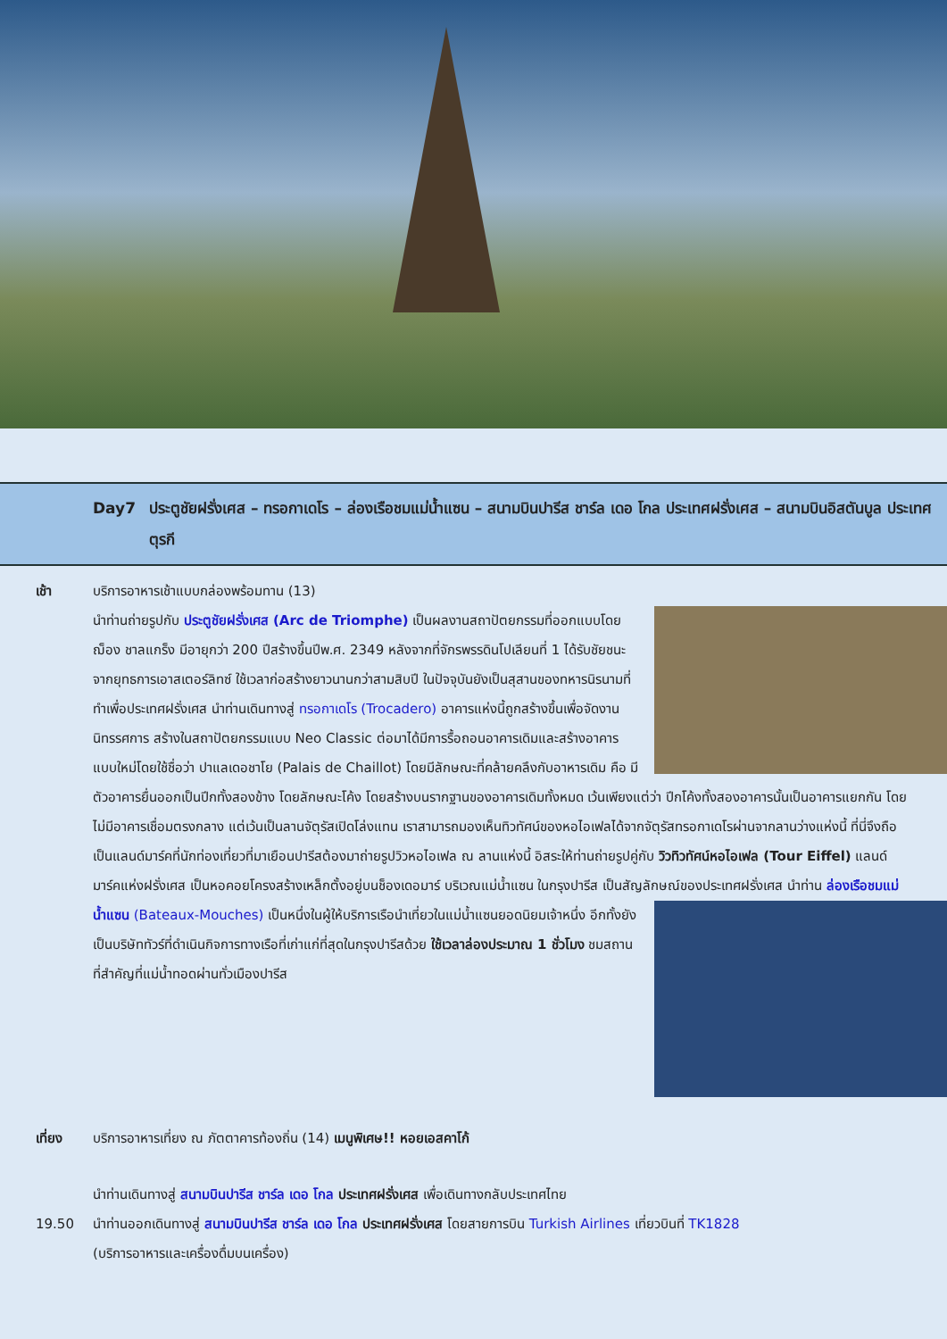Day7 ประตูชัยฝรั่งเศส – ทรอกาเดโร – ล่องเรือชมแม่น้ำแซน – สนามบินปารีส ชาร์ล เดอ โกล ประเทศฝรั่งเศส – สนามบินอิสตันบูล ประเทศตุรกี
เช้า บริการอาหารเช้าแบบกล่องพร้อมทาน (13)
นำท่านถ่ายรูปกับ ประตูชัยฝรั่งเศส (Arc de Triomphe) เป็นผลงานสถาปัตยกรรมที่ออกแบบโดย ฌ็อง ชาลแกร็ง มีอายุกว่า 200 ปีสร้างขึ้นปีพ.ศ. 2349 หลังจากที่จักรพรรดินโปเลียนที่ 1 ได้รับชัยชนะจากยุทธการเอาสเตอร์ลิทซ์ ใช้เวลาก่อสร้างยาวนานกว่าสามสิบปี ในปัจจุบันยังเป็นสุสานของทหารนิรนามที่ทำเพื่อประเทศฝรั่งเศส นำท่านเดินทางสู่ ทรอกาเดโร (Trocadero) อาคารแห่งนี้ถูกสร้างขึ้นเพื่อจัดงานนิทรรศการ สร้างในสถาปัตยกรรมแบบ Neo Classic ต่อมาได้มีการรื้อถอนอาคารเดิมและสร้างอาคารแบบใหม่โดยใช้ชื่อว่า ปาแลเดอชาโย (Palais de Chaillot) โดยมีลักษณะที่คล้ายคลึงกับอาหารเดิม คือ มีตัวอาคารยื่นออกเป็นปีกทั้งสองข้าง โดยลักษณะโค้ง โดยสร้างบนรากฐานของอาคารเดิมทั้งหมด เว้นเพียงแต่ว่า ปีกโค้งทั้งสองอาคารนั้นเป็นอาคารแยกกัน โดยไม่มีอาคารเชื่อมตรงกลาง แต่เว้นเป็นลานจัตุรัสเปิดโล่งแทน เราสามารถมองเห็นทิวทัศน์ของหอไอเฟลได้จากจัตุรัสทรอกาเดโรผ่านจากลานว่างแห่งนี้ ที่นี่จึงถือเป็นแลนด์มาร์คที่นักท่องเที่ยวที่มาเยือนปารีสต้องมาถ่ายรูปวิวหอไอเฟล ณ ลานแห่งนี้ อิสระให้ท่านถ่ายรูปคู่กับ วิวทิวทัศน์หอไอเฟล (Tour Eiffel) แลนด์มาร์คแห่งฝรั่งเศส เป็นหอคอยโครงสร้างเหล็กตั้งอยู่บนช็องเดอมาร์ บริเวณแม่น้ำแซน ในกรุงปารีส เป็นสัญลักษณ์ของประเทศฝรั่งเศส
นำท่าน ล่องเรือชมแม่น้ำแซน (Bateaux-Mouches) เป็นหนึ่งในผู้ให้บริการเรือนำเที่ยวในแม่น้ำแซนยอดนิยมเจ้าหนึ่ง อีกทั้งยังเป็นบริษัททัวร์ที่ดำเนินกิจการทางเรือที่เก่าแก่ที่สุดในกรุงปารีสด้วย ใช้เวลาล่องประมาณ 1 ชั่วโมง ชมสถานที่สำคัญที่แม่น้ำทอดผ่านทั่วเมืองปารีส
เที่ยง บริการอาหารเที่ยง ณ ภัตตาคารท้องถิ่น (14) เมนูพิเศษ!! หอยเอสคาโก้
นำท่านเดินทางสู่ สนามบินปารีส ชาร์ล เดอ โกล ประเทศฝรั่งเศส เพื่อเดินทางกลับประเทศไทย
19.50 นำท่านออกเดินทางสู่ สนามบินปารีส ชาร์ล เดอ โกล ประเทศฝรั่งเศส โดยสายการบิน Turkish Airlines เที่ยวบินที่ TK1828
(บริการอาหารและเครื่องดื่มบนเครื่อง)